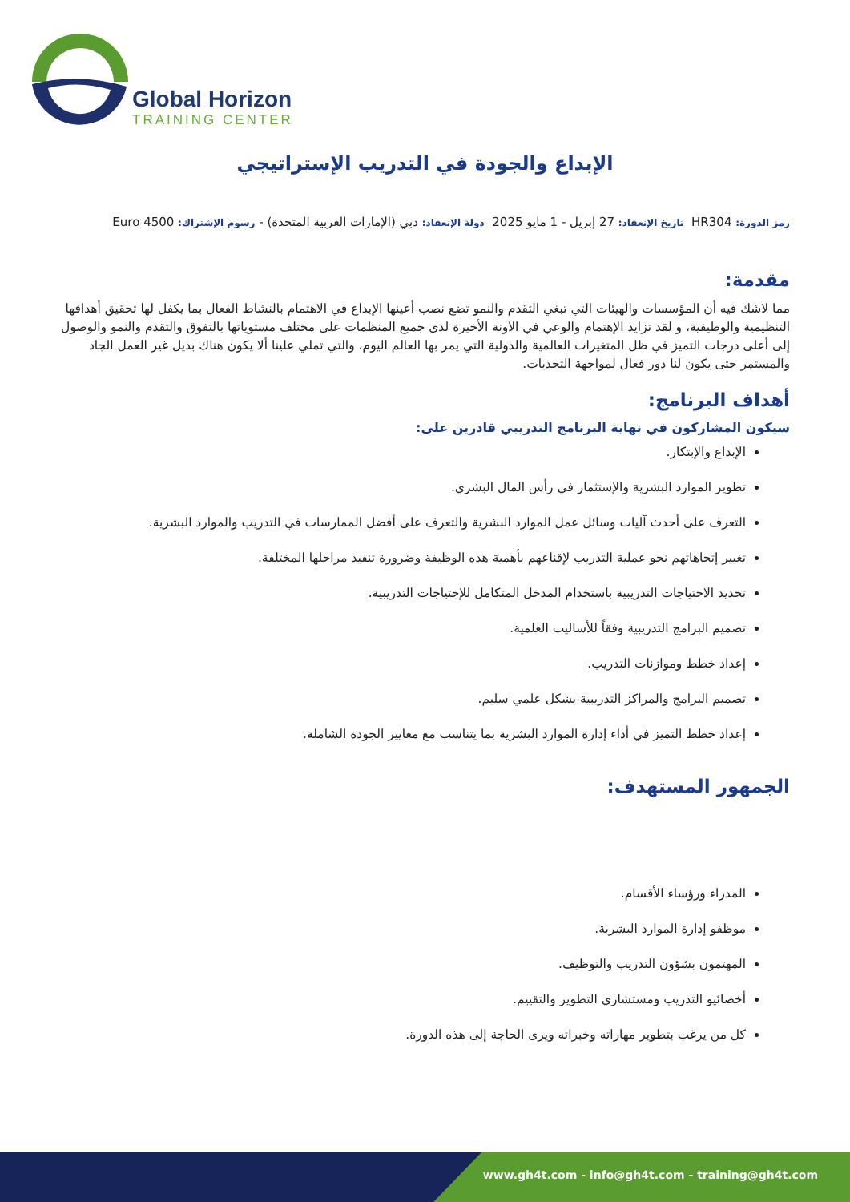Global Horizon
TRAINING CENTER
الإبداع والجودة في التدريب الإستراتيجي
رمز الدورة: HR304 تاريخ الإنعقاد: 27 إبريل - 1 مايو 2025 دولة الإنعقاد: دبي (الإمارات العربية المتحدة) - رسوم الإشتراك: 4500 Euro
مقدمة:
مما لاشك فيه أن المؤسسات والهيئات التي تبغي التقدم والنمو تضع نصب أعينها الإبداع في الاهتمام بالنشاط الفعال بما يكفل لها تحقيق أهدافها التنظيمية والوظيفية، و لقد تزايد الإهتمام والوعي في الآونة الأخيرة لدى جميع المنظمات على مختلف مستوياتها بالتفوق والتقدم والنمو والوصول إلى أعلى درجات التميز في ظل المتغيرات العالمية والدولية التي يمر بها العالم اليوم، والتي تملي علينا ألا يكون هناك بديل غير العمل الجاد والمستمر حتى يكون لنا دور فعال لمواجهة التحديات.
أهداف البرنامج:
سيكون المشاركون في نهاية البرنامج التدريبي قادرين على:
الإبداع والإبتكار.
تطوير الموارد البشرية والإستثمار في رأس المال البشري.
التعرف على أحدث آليات وسائل عمل الموارد البشرية والتعرف على أفضل الممارسات في التدريب والموارد البشرية.
تغيير إتجاهاتهم نحو عملية التدريب لإقناعهم بأهمية هذه الوظيفة وضرورة تنفيذ مراحلها المختلفة.
تحديد الاحتياجات التدريبية باستخدام المدخل المتكامل للإحتياجات التدريبية.
تصميم البرامج التدريبية وفقاً للأساليب العلمية.
إعداد خطط وموازنات التدريب.
تصميم البرامج والمراكز التدريبية بشكل علمي سليم.
إعداد خطط التميز في أداء إدارة الموارد البشرية بما يتناسب مع معايير الجودة الشاملة.
الجمهور المستهدف:
المدراء ورؤساء الأقسام.
موظفو إدارة الموارد البشرية.
المهتمون بشؤون التدريب والتوظيف.
أخصائيو التدريب ومستشاري التطوير والتقييم.
كل من يرغب بتطوير مهاراته وخبراته ويرى الحاجة إلى هذه الدورة.
www.gh4t.com - info@gh4t.com - training@gh4t.com